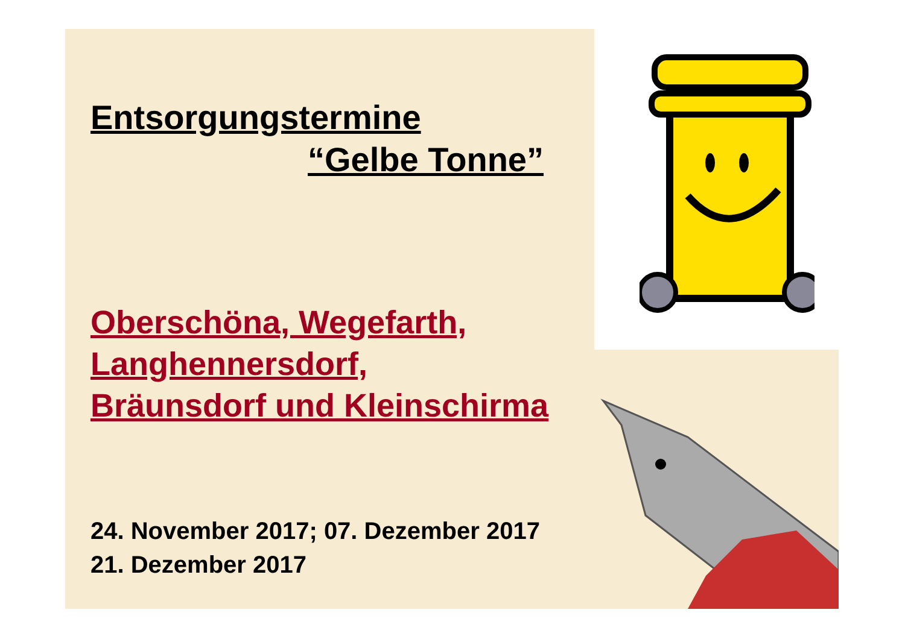Entsorgungstermine
“Gelbe Tonne”
Oberschöna, Wegefarth,
Langhennersdorf,
Bräunsdorf und Kleinschirma
24. November 2017; 07. Dezember 2017
21. Dezember 2017